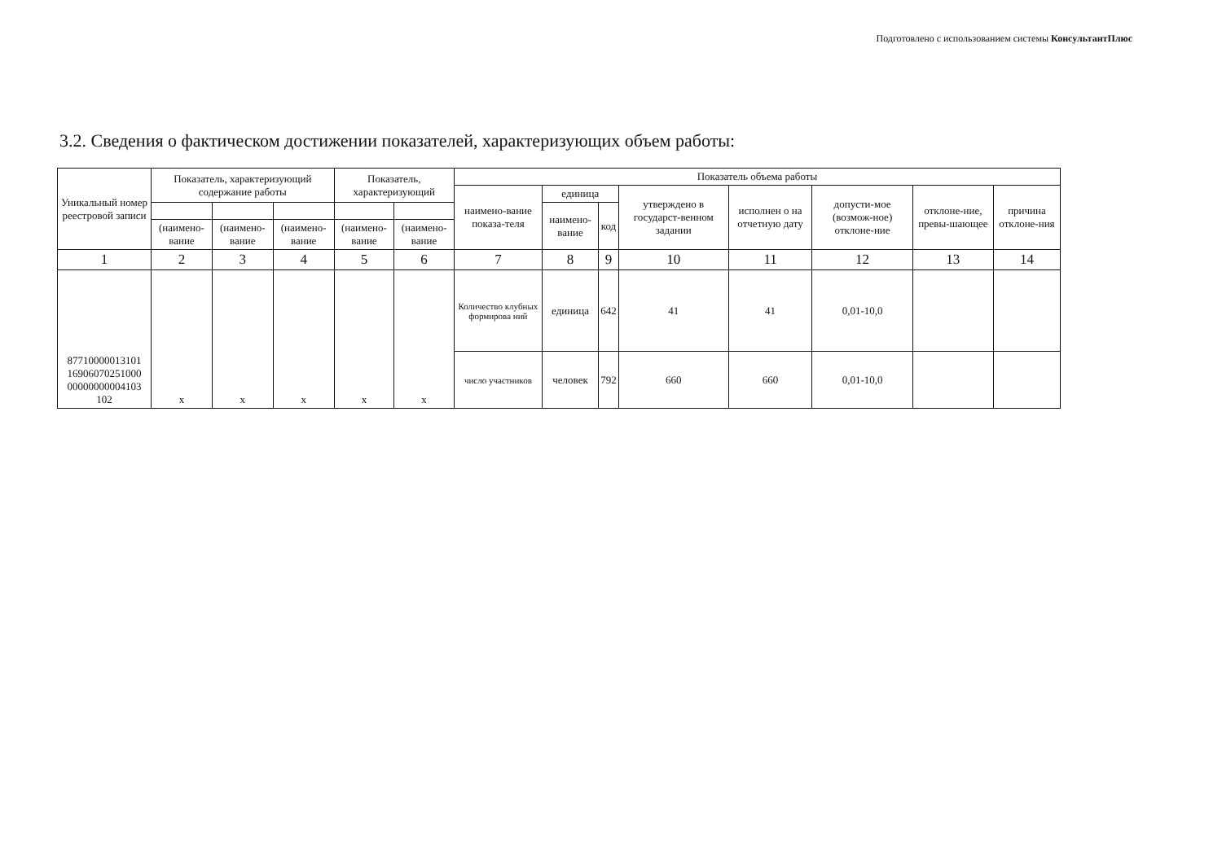Подготовлено с использованием системы КонсультантПлюс
3.2. Сведения о фактическом достижении показателей, характеризующих объем работы:
| Уникальный номер реестровой записи | Показатель, характеризующий содержание работы | | | Показатель, характеризующий | | Показатель объема работы | | | | | | | |
| --- | --- | --- | --- | --- | --- | --- | --- | --- | --- | --- | --- | --- | --- |
| | | | | | | наимено-вание показа-теля | единица | | утверждено в государст-венном задании | исполнен о на отчетную дату | допусти-мое (возмож-ное) отклоне-ние | отклоне-ние, превы-шающее | причина отклоне-ния |
| | | | | | | | наимено-вание | код | | | | | |
| | (наимено-вание | (наимено-вание | (наимено-вание | (наимено-вание | (наимено-вание | | | | | | | | |
| 1 | 2 | 3 | 4 | 5 | 6 | 7 | 8 | 9 | 10 | 11 | 12 | 13 | 14 |
| 87710000013101 16906070251000 00000000004103 102 | х | х | х | х | х | Количество клубных формирова ний | единица | 642 | 41 | 41 | 0,01-10,0 | | |
| | | | | | | число участников | человек | 792 | 660 | 660 | 0,01-10,0 | | |